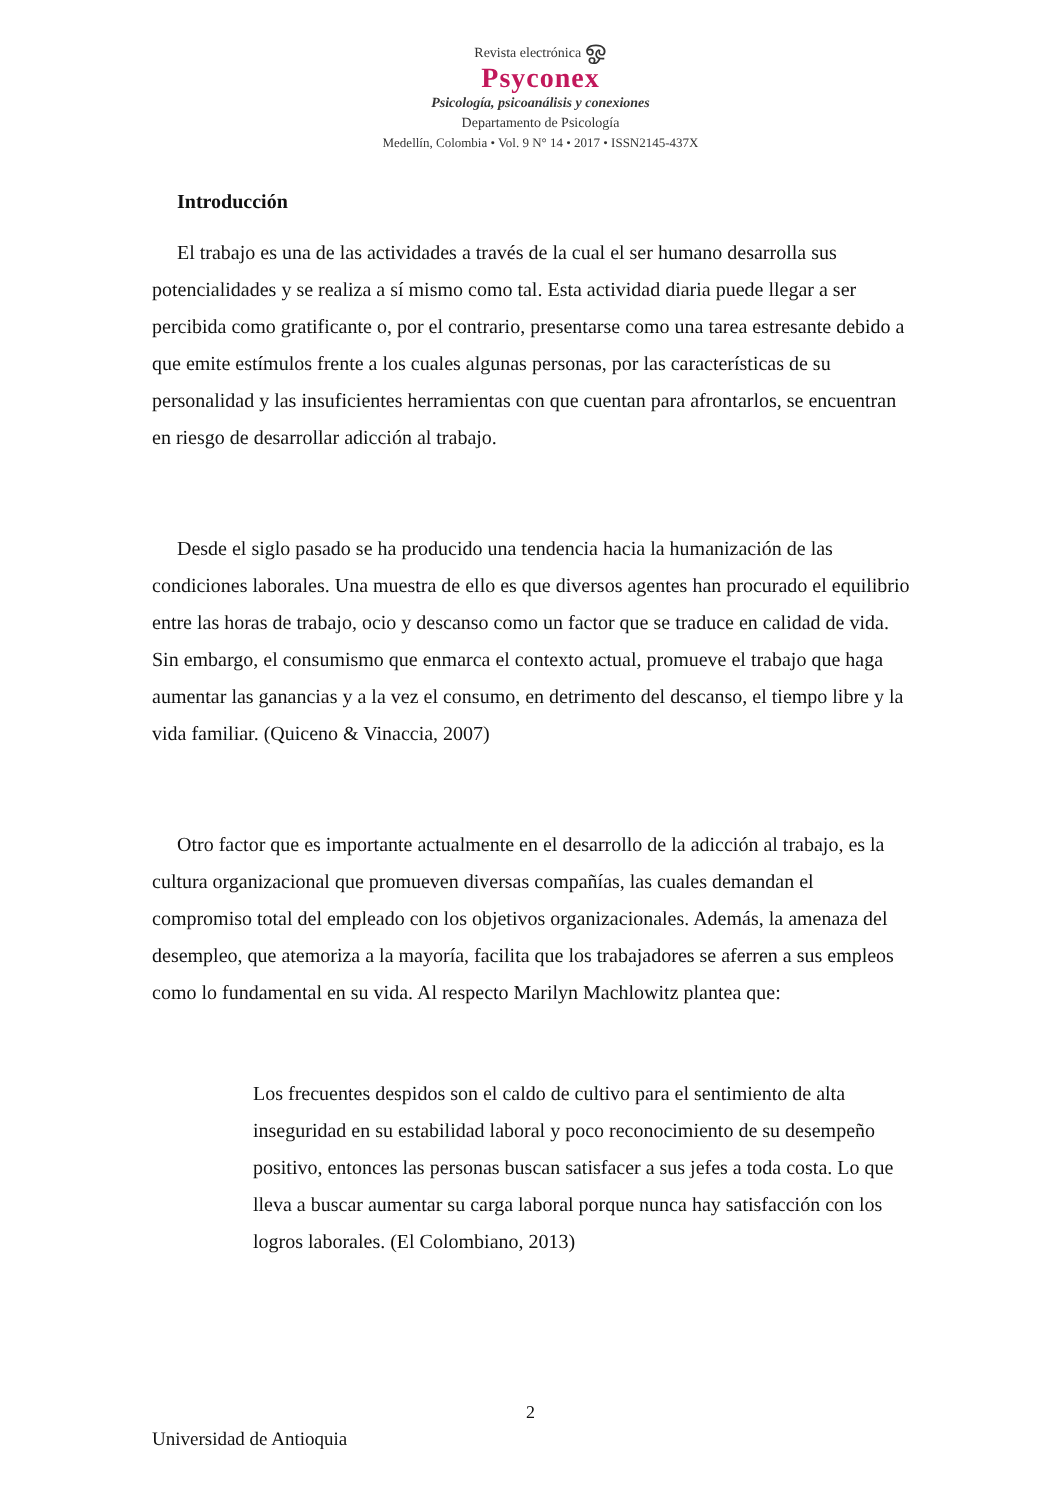Revista electrónica ஓ
Psyconex
Psicología, psicoanálisis y conexiones
Departamento de Psicología
Medellín, Colombia • Vol. 9 N° 14 • 2017 • ISSN2145-437X
Introducción
El trabajo es una de las actividades a través de la cual el ser humano desarrolla sus potencialidades y se realiza a sí mismo como tal. Esta actividad diaria puede llegar a ser percibida como gratificante o, por el contrario, presentarse como una tarea estresante debido a que emite estímulos frente a los cuales algunas personas, por las características de su personalidad y las insuficientes herramientas con que cuentan para afrontarlos, se encuentran en riesgo de desarrollar adicción al trabajo.
Desde el siglo pasado se ha producido una tendencia hacia la humanización de las condiciones laborales. Una muestra de ello es que diversos agentes han procurado el equilibrio entre las horas de trabajo, ocio y descanso como un factor que se traduce en calidad de vida. Sin embargo, el consumismo que enmarca el contexto actual, promueve el trabajo que haga aumentar las ganancias y a la vez el consumo, en detrimento del descanso, el tiempo libre y la vida familiar. (Quiceno & Vinaccia, 2007)
Otro factor que es importante actualmente en el desarrollo de la adicción al trabajo, es la cultura organizacional que promueven diversas compañías, las cuales demandan el compromiso total del empleado con los objetivos organizacionales. Además, la amenaza del desempleo, que atemoriza a la mayoría, facilita que los trabajadores se aferren a sus empleos como lo fundamental en su vida. Al respecto Marilyn Machlowitz plantea que:
Los frecuentes despidos son el caldo de cultivo para el sentimiento de alta inseguridad en su estabilidad laboral y poco reconocimiento de su desempeño positivo, entonces las personas buscan satisfacer a sus jefes a toda costa. Lo que lleva a buscar aumentar su carga laboral porque nunca hay satisfacción con los logros laborales. (El Colombiano, 2013)
2
Universidad de Antioquia